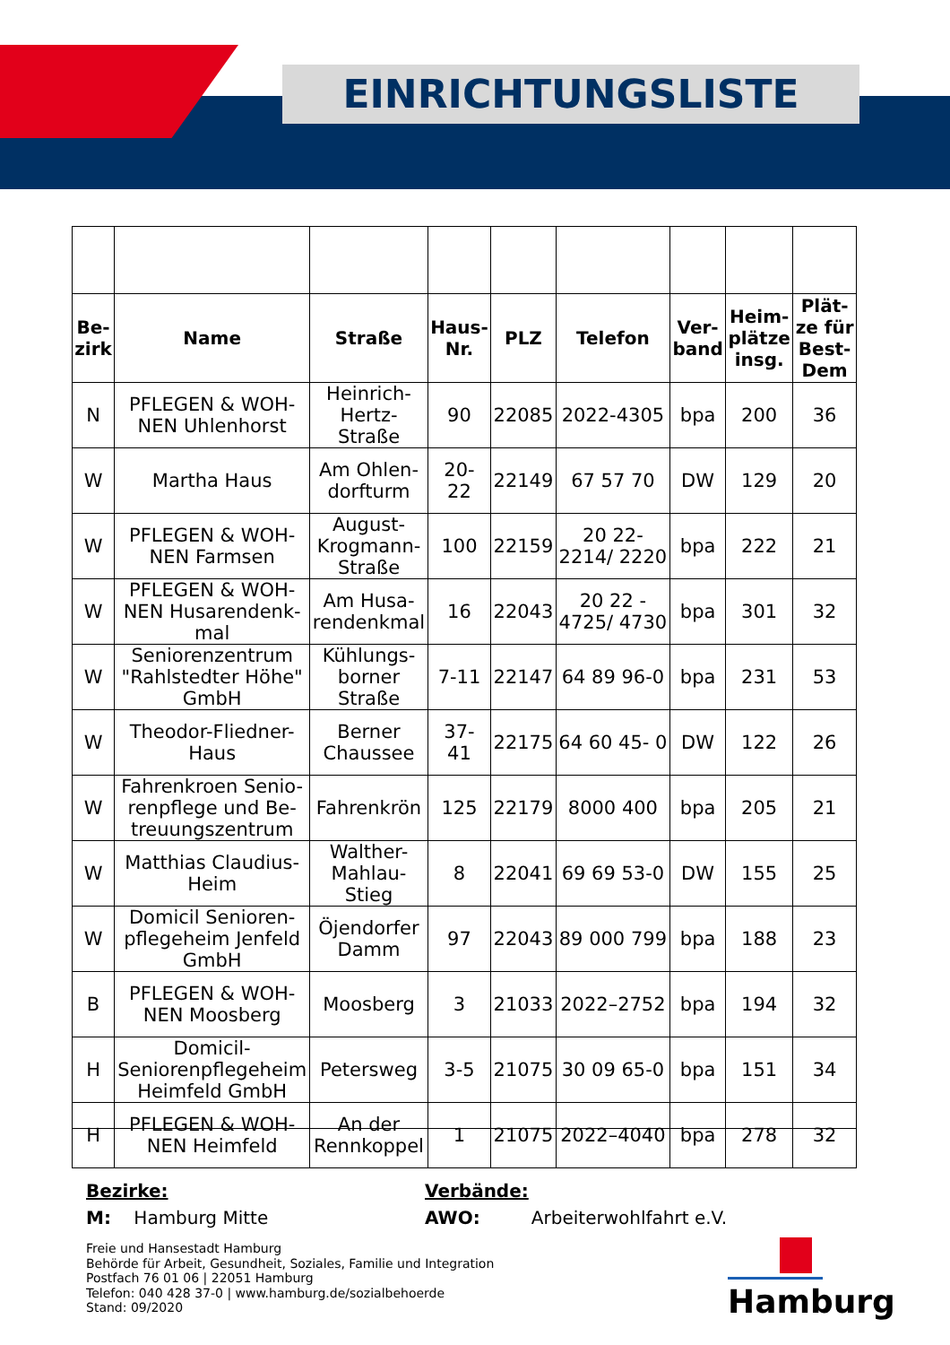EINRICHTUNGSLISTE
| Be- zirk | Name | Straße | Haus- Nr. | PLZ | Telefon | Ver- band | Heim- plätze insg. | Plät- ze für Best- Dem |
| --- | --- | --- | --- | --- | --- | --- | --- | --- |
| N | PFLEGEN & WOH- NEN Uhlenhorst | Heinrich- Hertz- Straße | 90 | 22085 | 2022-4305 | bpa | 200 | 36 |
| W | Martha Haus | Am Ohlen- dorfturm | 20- 22 | 22149 | 67 57 70 | DW | 129 | 20 |
| W | PFLEGEN & WOH- NEN Farmsen | August- Krogmann- Straße | 100 | 22159 | 20 22- 2214/ 2220 | bpa | 222 | 21 |
| W | PFLEGEN & WOH- NEN Husarendenk- mal | Am Husa- rendenkmal | 16 | 22043 | 20 22 - 4725/ 4730 | bpa | 301 | 32 |
| W | Seniorenzentrum "Rahlstedter Höhe" GmbH | Kühlungs- borner Straße | 7-11 | 22147 | 64 89 96-0 | bpa | 231 | 53 |
| W | Theodor-Fliedner- Haus | Berner Chaussee | 37- 41 | 22175 | 64 60 45- 0 | DW | 122 | 26 |
| W | Fahrenkroen Senio- renpflege und Be- treuungszentrum | Fahrenkrön | 125 | 22179 | 8000 400 | bpa | 205 | 21 |
| W | Matthias Claudius- Heim | Walther- Mahlau- Stieg | 8 | 22041 | 69 69 53-0 | DW | 155 | 25 |
| W | Domicil Senioren- pflegeheim Jenfeld GmbH | Öjendorfer Damm | 97 | 22043 | 89 000 799 | bpa | 188 | 23 |
| B | PFLEGEN & WOH- NEN Moosberg | Moosberg | 3 | 21033 | 2022–2752 | bpa | 194 | 32 |
| H | Domicil- Seniorenpflegeheim Heimfeld GmbH | Petersweg | 3-5 | 21075 | 30 09 65-0 | bpa | 151 | 34 |
| H | PFLEGEN & WOH- NEN Heimfeld | An der Rennkoppel | 1 | 21075 | 2022–4040 | bpa | 278 | 32 |
Bezirke: Verbände:
M: Hamburg Mitte AWO: Arbeiterwohlfahrt e.V.
Freie und Hansestadt Hamburg
Behörde für Arbeit, Gesundheit, Soziales, Familie und Integration
Postfach 76 01 06 | 22051 Hamburg
Telefon: 040 428 37-0 | www.hamburg.de/sozialbehoerde
Stand: 09/2020
Hamburg